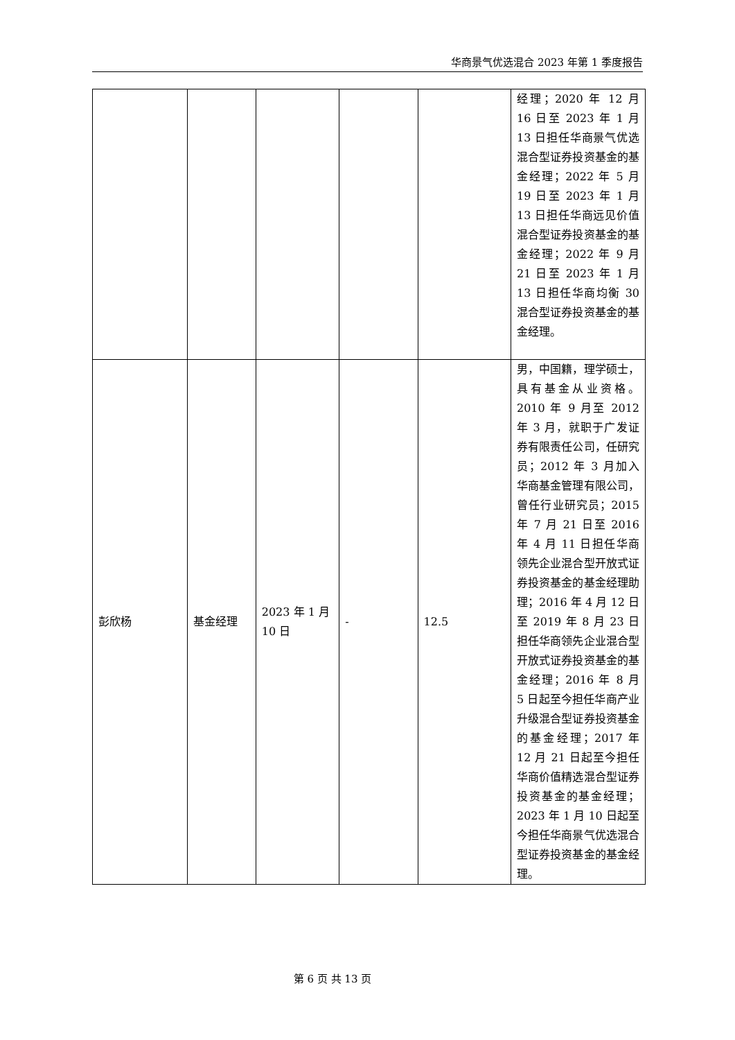华商景气优选混合 2023 年第 1 季度报告
| | | | | | 经理；2020 年 12 月 16 日至 2023 年 1 月 13 日担任华商景气优选混合型证券投资基金的基金经理；2022 年 5 月 19 日至 2023 年 1 月 13 日担任华商远见价值混合型证券投资基金的基金经理；2022 年 9 月 21 日至 2023 年 1 月 13 日担任华商均衡 30 混合型证券投资基金的基金经理。 |
| 彭欣杨 | 基金经理 | 2023 年 1 月 10 日 | - | 12.5 | 男，中国籍，理学硕士，具有基金从业资格。2010 年 9 月至 2012 年 3 月，就职于广发证券有限责任公司，任研究员；2012 年 3 月加入华商基金管理有限公司，曾任行业研究员；2015 年 7 月 21 日至 2016 年 4 月 11 日担任华商领先企业混合型开放式证券投资基金的基金经理助理；2016 年 4 月 12 日至 2019 年 8 月 23 日担任华商领先企业混合型开放式证券投资基金的基金经理；2016 年 8 月 5 日起至今担任华商产业升级混合型证券投资基金的基金经理；2017 年 12 月 21 日起至今担任华商价值精选混合型证券投资基金的基金经理；2023 年 1 月 10 日起至今担任华商景气优选混合型证券投资基金的基金经理。 |
第 6 页 共 13 页